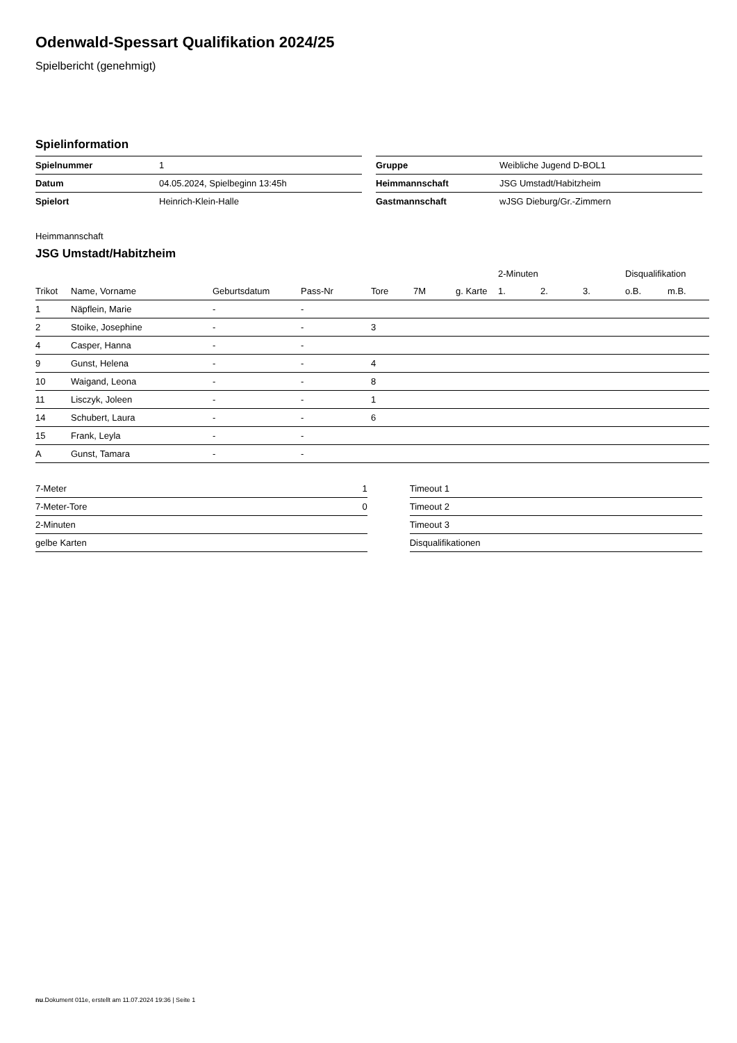Odenwald-Spessart Qualifikation 2024/25
Spielbericht (genehmigt)
Spielinformation
| Spielnummer | 1 |
| Datum | 04.05.2024, Spielbeginn 13:45h |
| Spielort | Heinrich-Klein-Halle |
| Gruppe | Weibliche Jugend D-BOL1 |
| Heimmannschaft | JSG Umstadt/Habitzheim |
| Gastmannschaft | wJSG Dieburg/Gr.-Zimmern |
Heimmannschaft
JSG Umstadt/Habitzheim
| | | | | | | | 2-Minuten | | | Disqualifikation | |
| --- | --- | --- | --- | --- | --- | --- | --- | --- | --- | --- | --- |
| Trikot | Name, Vorname | Geburtsdatum | Pass-Nr | Tore | 7M | g. Karte | 1. | 2. | 3. | o.B. | m.B. |
| 1 | Näpflein, Marie | - | - | | | | | | | | |
| 2 | Stoike, Josephine | - | - | 3 | | | | | | | |
| 4 | Casper, Hanna | - | - | | | | | | | | |
| 9 | Gunst, Helena | - | - | 4 | | | | | | | |
| 10 | Waigand, Leona | - | - | 8 | | | | | | | |
| 11 | Lisczyk, Joleen | - | - | 1 | | | | | | | |
| 14 | Schubert, Laura | - | - | 6 | | | | | | | |
| 15 | Frank, Leyla | - | - | | | | | | | | |
| A | Gunst, Tamara | - | - | | | | | | | | |
| 7-Meter | 1 |
| 7-Meter-Tore | 0 |
| 2-Minuten | |
| gelbe Karten | |
| Timeout 1 |
| Timeout 2 |
| Timeout 3 |
| Disqualifikationen |
nu.Dokument 011e, erstellt am 11.07.2024 19:36 | Seite 1